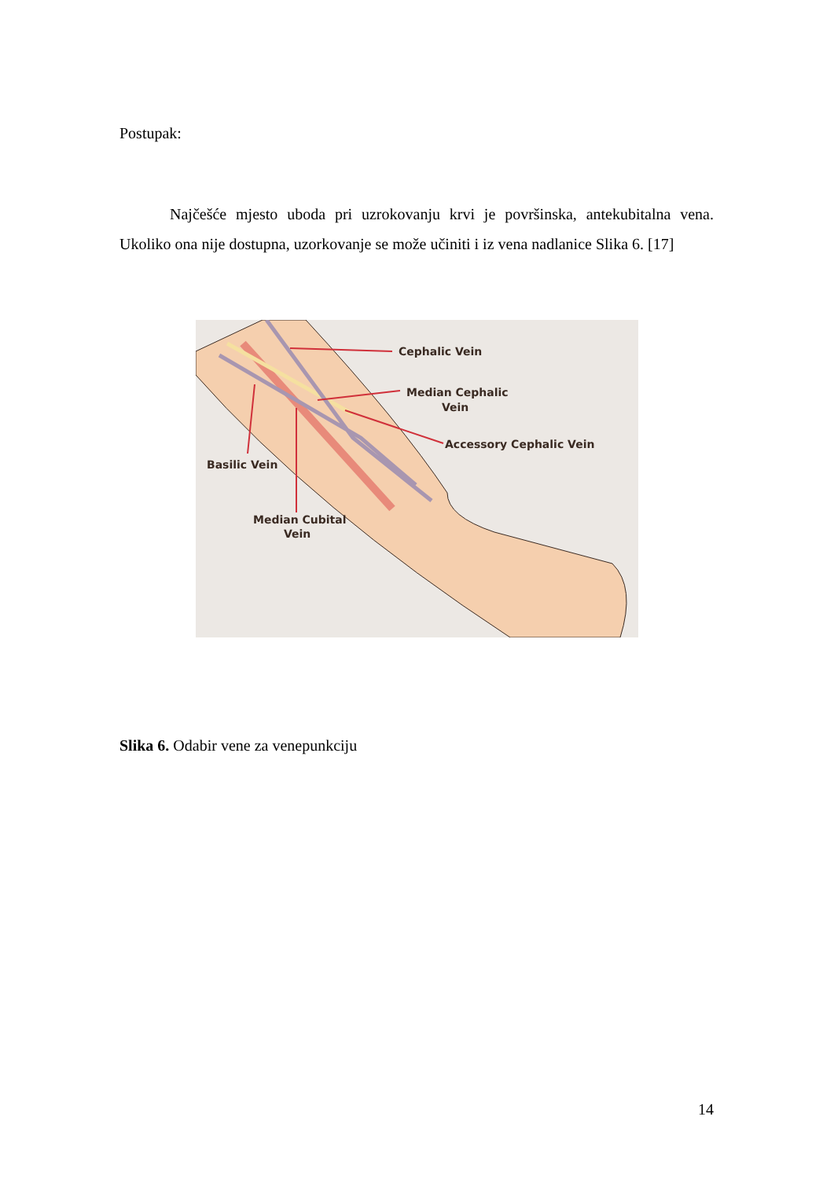Postupak:
Najčešće mjesto uboda pri uzrokovanju krvi je površinska, antekubitalna vena. Ukoliko ona nije dostupna, uzorkovanje se može učiniti i iz vena nadlanice Slika 6. [17]
Cephalic Vein
Median Cephalic
Vein
Accessory Cephalic Vein
Basilic Vein
Median Cubital
Vein
Slika 6. Odabir vene za venepunkciju
14